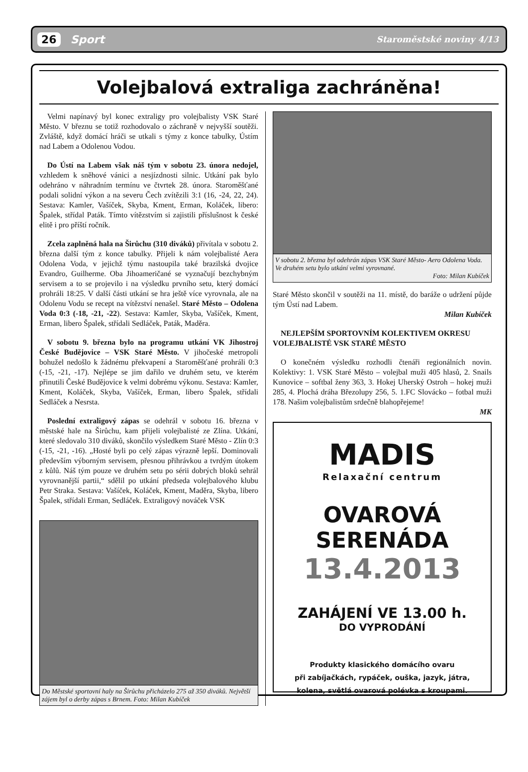26 Sport Staroměstské noviny 4/13
Volejbalová extraliga zachráněna!
Velmi napínavý byl konec extraligy pro volejbalisty VSK Staré Město. V březnu se totiž rozhodovalo o záchraně v nejvyšší soutěži. Zvláště, když domácí hráči se utkali s týmy z konce tabulky, Ústím nad Labem a Odolenou Vodou.
Do Ústí na Labem však náš tým v sobotu 23. února nedojel, vzhledem k sněhové vánici a nesjízdnosti silnic. Utkání pak bylo odehráno v náhradním termínu ve čtvrtek 28. února. Staroměšťané podali solidní výkon a na severu Čech zvítězili 3:1 (16, -24, 22, 24). Sestava: Kamler, Vašíček, Skyba, Kment, Erman, Koláček, libero: Špalek, střídal Paták. Tímto vítězstvím si zajistili příslušnost k české elitě i pro příští ročník.
Zcela zaplněná hala na Širůchu (310 diváků) přivítala v sobotu 2. března další tým z konce tabulky. Přijeli k nám volejbalisté Aera Odolena Voda, v jejichž týmu nastoupila také brazilská dvojice Evandro, Guilherme. Oba Jihoameričané se vyznačují bezchybným servisem a to se projevilo i na výsledku prvního setu, který domácí prohráli 18:25. V další části utkání se hra ještě více vyrovnala, ale na Odolenu Vodu se recept na vítězství nenašel. Staré Město – Odolena Voda 0:3 (-18, -21, -22). Sestava: Kamler, Skyba, Vašíček, Kment, Erman, libero Špalek, střídali Sedláček, Paták, Maděra.
V sobotu 9. března bylo na programu utkání VK Jihostroj České Budějovice – VSK Staré Město. V jihočeské metropoli bohužel nedošlo k žádnému překvapení a Staroměšťané prohráli 0:3 (-15, -21, -17). Nejlépe se jim dařilo ve druhém setu, ve kterém přinutili České Budějovice k velmi dobrému výkonu. Sestava: Kamler, Kment, Koláček, Skyba, Vašíček, Erman, libero Špalek, střídali Sedláček a Nesrsta.
Poslední extraligový zápas se odehrál v sobotu 16. března v městské hale na Širůchu, kam přijeli volejbalisté ze Zlína. Utkání, které sledovalo 310 diváků, skončilo výsledkem Staré Město - Zlín 0:3 (-15, -21, -16). „Hosté byli po celý zápas výrazně lepší. Dominovali především výborným servisem, přesnou přihrávkou a tvrdým útokem z kůlů. Náš tým pouze ve druhém setu po sérii dobrých bloků sehrál vyrovnanější partii,“ sdělil po utkání předseda volejbalového klubu Petr Straka. Sestava: Vašíček, Koláček, Kment, Maděra, Skyba, libero Špalek, střídali Erman, Sedláček. Extraligový nováček VSK
Do Městské sportovní haly na Širůchu přicházelo 275 až 350 diváků. Největší zájem byl o derby zápas s Brnem. Foto: Milan Kubíček
V sobotu 2. března byl odehrán zápas VSK Staré Město- Aero Odolena Voda. Ve druhém setu bylo utkání velmi vyrovnané.
Foto: Milan Kubíček
Staré Město skončil v soutěži na 11. místě, do baráže o udržení půjde tým Ústí nad Labem.
Milan Kubíček
NEJLEPŠÍM SPORTOVNÍM KOLEKTIVEM OKRESU VOLEJBALISTÉ VSK STARÉ MĚSTO
O konečném výsledku rozhodli čtenáři regionálních novin. Kolektivy: 1. VSK Staré Město – volejbal muži 405 hlasů, 2. Snails Kunovice – softbal ženy 363, 3. Hokej Uherský Ostroh – hokej muži 285, 4. Plochá dráha Březolupy 256, 5. 1.FC Slovácko – fotbal muži 178. Našim volejbalistům srdečně blahopřejeme!
MK
MADIS
Relaxační centrum
OVAROVÁ
SERENÁDA
13.4.2013
ZAHÁJENÍ VE 13.00 h.
DO VYPRODÁNÍ
Produkty klasického domácího ovaru
při zabíjačkách, rypáček, ouška, jazyk, játra,
kolena, světlá ovarová polévka s kroupami.